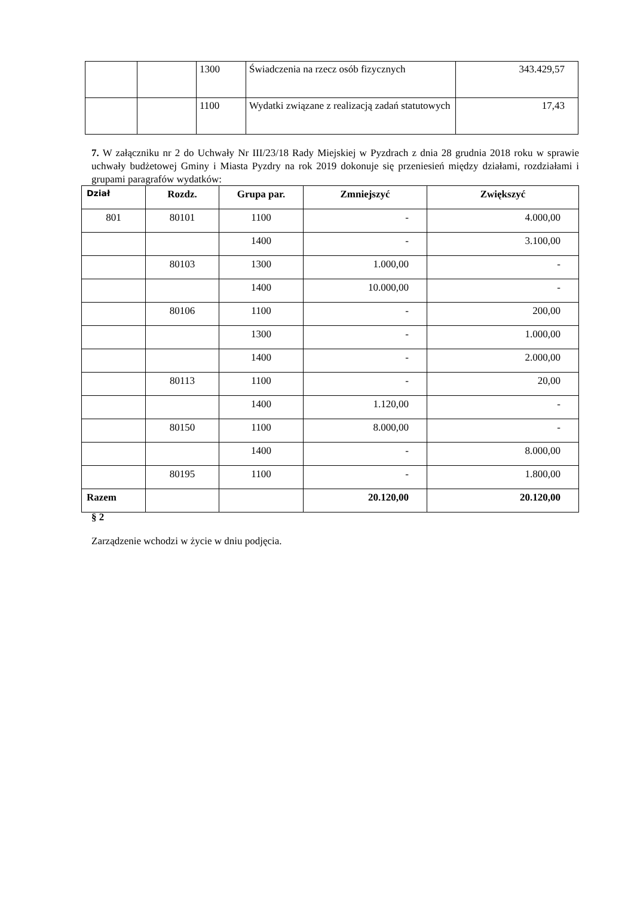| | | 1300 | Świadczenia na rzecz osób fizycznych | 343.429,57 |
| | | 1100 | Wydatki związane z realizacją zadań statutowych | 17,43 |
7. W załączniku nr 2 do Uchwały Nr III/23/18 Rady Miejskiej w Pyzdrach z dnia 28 grudnia 2018 roku w sprawie uchwały budżetowej Gminy i Miasta Pyzdry na rok 2019 dokonuje się przeniesień między działami, rozdziałami i grupami paragrafów wydatków:
| Dział | Rozdz. | Grupa par. | Zmniejszyć | Zwiększyć |
| --- | --- | --- | --- | --- |
| 801 | 80101 | 1100 | - | 4.000,00 |
| | | 1400 | - | 3.100,00 |
| | 80103 | 1300 | 1.000,00 | - |
| | | 1400 | 10.000,00 | - |
| | 80106 | 1100 | - | 200,00 |
| | | 1300 | - | 1.000,00 |
| | | 1400 | - | 2.000,00 |
| | 80113 | 1100 | - | 20,00 |
| | | 1400 | 1.120,00 | - |
| | 80150 | 1100 | 8.000,00 | - |
| | | 1400 | - | 8.000,00 |
| | 80195 | 1100 | - | 1.800,00 |
| Razem | | | 20.120,00 | 20.120,00 |
§ 2
Zarządzenie wchodzi w życie w dniu podjęcia.